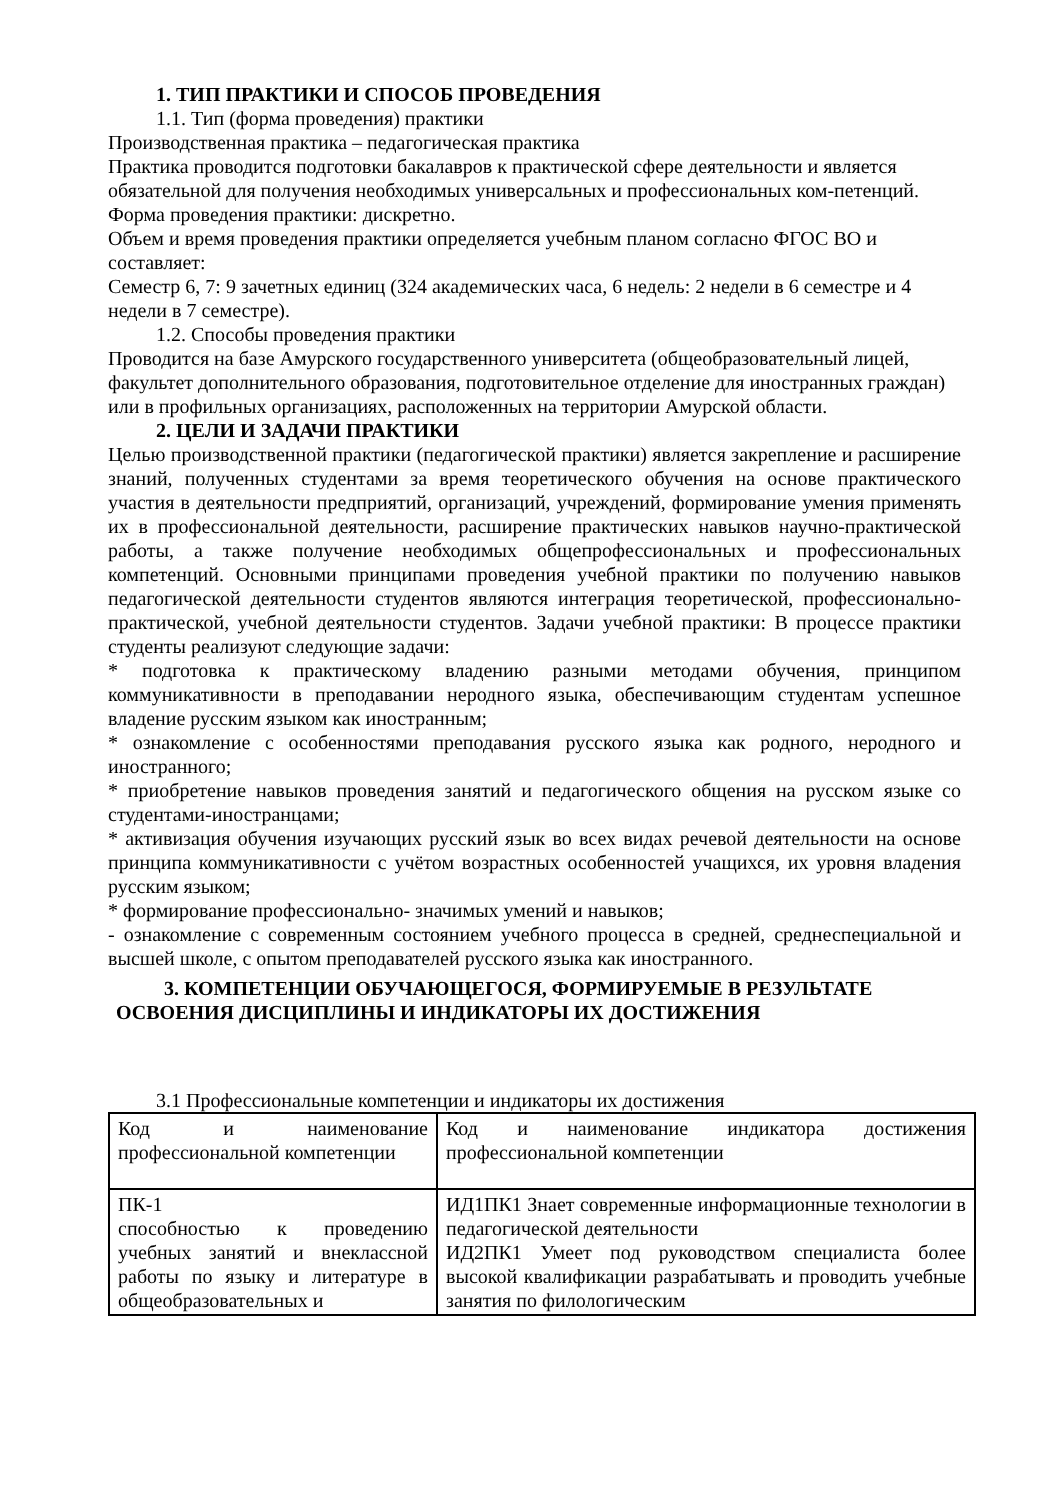1. ТИП ПРАКТИКИ И СПОСОБ ПРОВЕДЕНИЯ
1.1. Тип (форма проведения) практики
Производственная практика – педагогическая практика
Практика проводится подготовки бакалавров к практической сфере деятельности и является обязательной для получения необходимых универсальных и профессиональных ком-петенций.
Форма проведения практики: дискретно.
Объем и время проведения практики определяется учебным планом согласно ФГОС ВО и составляет:
Семестр 6, 7: 9 зачетных единиц (324 академических часа, 6 недель: 2 недели в 6 семестре и 4 недели в 7 семестре).
1.2. Способы проведения практики
Проводится на базе Амурского государственного университета (общеобразовательный лицей, факультет дополнительного образования, подготовительное отделение для иностранных граждан) или в профильных организациях, расположенных на территории Амурской области.
2. ЦЕЛИ И ЗАДАЧИ ПРАКТИКИ
Целью производственной практики (педагогической практики) является закрепление и расширение знаний, полученных студентами за время теоретического обучения на основе практического участия в деятельности предприятий, организаций, учреждений, формирование умения применять их в профессиональной деятельности, расширение практических навыков научно-практической работы, а также получение необходимых общепрофессиональных и профессиональных компетенций. Основными принципами проведения учебной практики по получению навыков педагогической деятельности студентов являются интеграция теоретической, профессионально- практической, учебной деятельности студентов. Задачи учебной практики: В процессе практики студенты реализуют следующие задачи:
* подготовка к практическому владению разными методами обучения, принципом коммуникативности в преподавании неродного языка, обеспечивающим студентам успешное владение русским языком как иностранным;
* ознакомление с особенностями преподавания русского языка как родного, неродного и иностранного;
* приобретение навыков проведения занятий и педагогического общения на русском языке со студентами-иностранцами;
* активизация обучения изучающих русский язык во всех видах речевой деятельности на основе принципа коммуникативности с учётом возрастных особенностей учащихся, их уровня владения русским языком;
* формирование профессионально- значимых умений и навыков;
- ознакомление с современным состоянием учебного процесса в средней, среднеспециальной и высшей школе, с опытом преподавателей русского языка как иностранного.
3. КОМПЕТЕНЦИИ ОБУЧАЮЩЕГОСЯ, ФОРМИРУЕМЫЕ В РЕЗУЛЬТАТЕ
ОСВОЕНИЯ ДИСЦИПЛИНЫ И ИНДИКАТОРЫ ИХ ДОСТИЖЕНИЯ
3.1 Профессиональные компетенции и индикаторы их достижения
| Код и наименование профессиональной компетенции | Код и наименование индикатора достижения профессиональной компетенции |
| ПК-1 способностью к проведению учебных занятий и внеклассной работы по языку и литературе в общеобразовательных и | ИД1ПК1 Знает современные информационные технологии в педагогической деятельности ИД2ПК1 Умеет под руководством специалиста более высокой квалификации разрабатывать и проводить учебные занятия по филологическим |